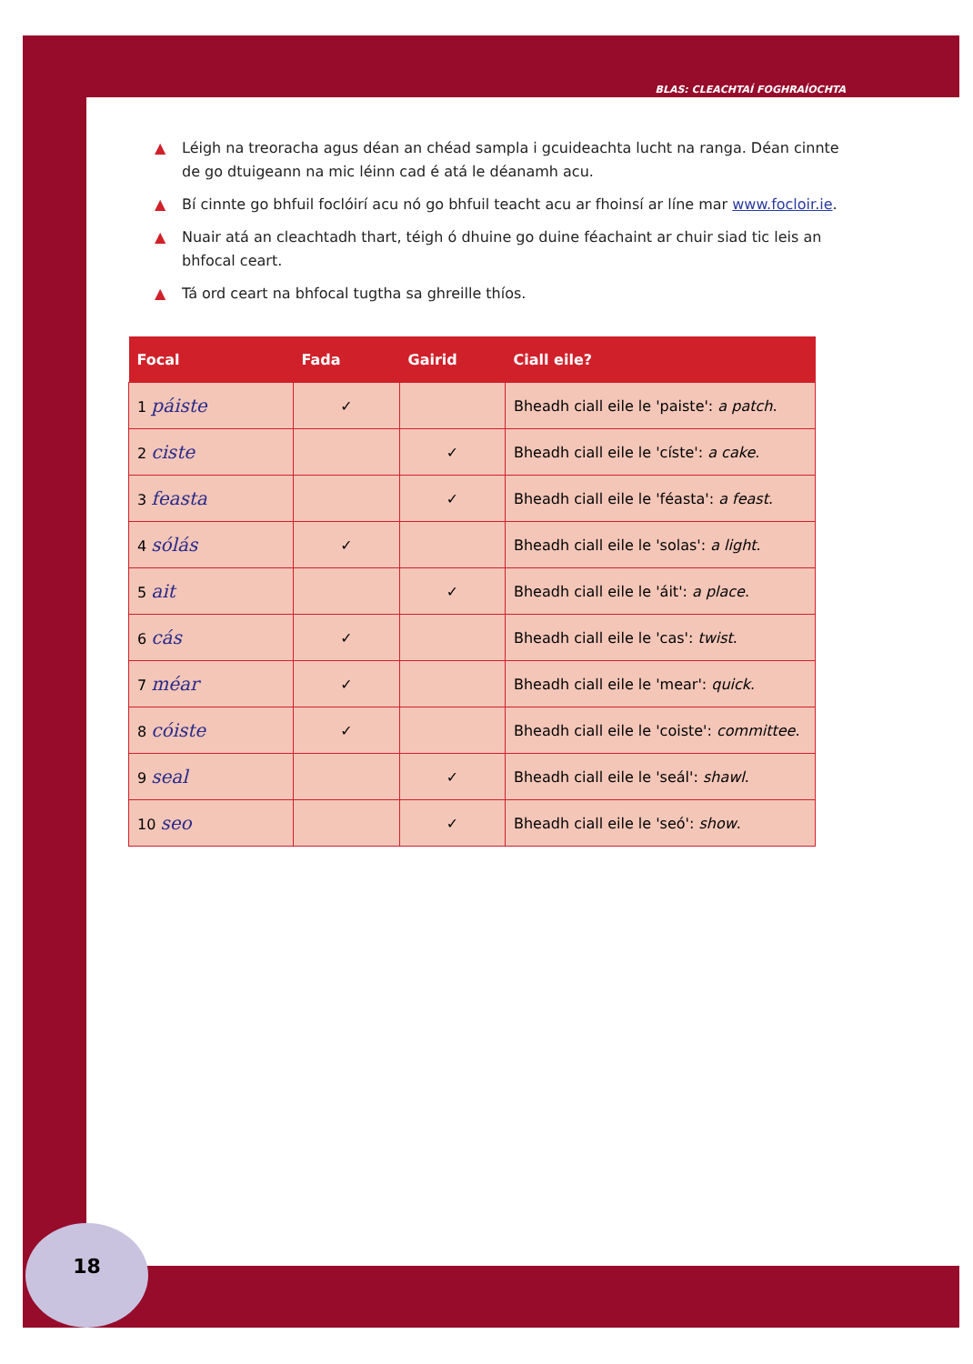BLAS: CLEACHTAÍ FOGHRAÍOCHTA
▲ Léigh na treoracha agus déan an chéad sampla i gcuideachta lucht na ranga. Déan cinnte de go dtuigeann na mic léinn cad é atá le déanamh acu.
▲ Bí cinnte go bhfuil foclóirí acu nó go bhfuil teacht acu ar fhoinsí ar líne mar www.focloir.ie.
▲ Nuair atá an cleachtadh thart, téigh ó dhuine go duine féachaint ar chuir siad tic leis an bhfocal ceart.
▲ Tá ord ceart na bhfocal tugtha sa ghreille thíos.
| Focal | Fada | Gairid | Ciall eile? |
| --- | --- | --- | --- |
| 1 páiste | ✓ | | Bheadh ciall eile le 'paiste': a patch . |
| 2 ciste | | ✓ | Bheadh ciall eile le 'císte': a cake . |
| 3 feasta | | ✓ | Bheadh ciall eile le 'féasta': a feast . |
| 4 sólás | ✓ | | Bheadh ciall eile le 'solas': a light . |
| 5 ait | | ✓ | Bheadh ciall eile le 'áit': a place . |
| 6 cás | ✓ | | Bheadh ciall eile le 'cas': twist . |
| 7 méar | ✓ | | Bheadh ciall eile le 'mear': quick . |
| 8 cóiste | ✓ | | Bheadh ciall eile le 'coiste': committee . |
| 9 seal | | ✓ | Bheadh ciall eile le 'seál': shawl . |
| 10 seo | | ✓ | Bheadh ciall eile le 'seó': show . |
18